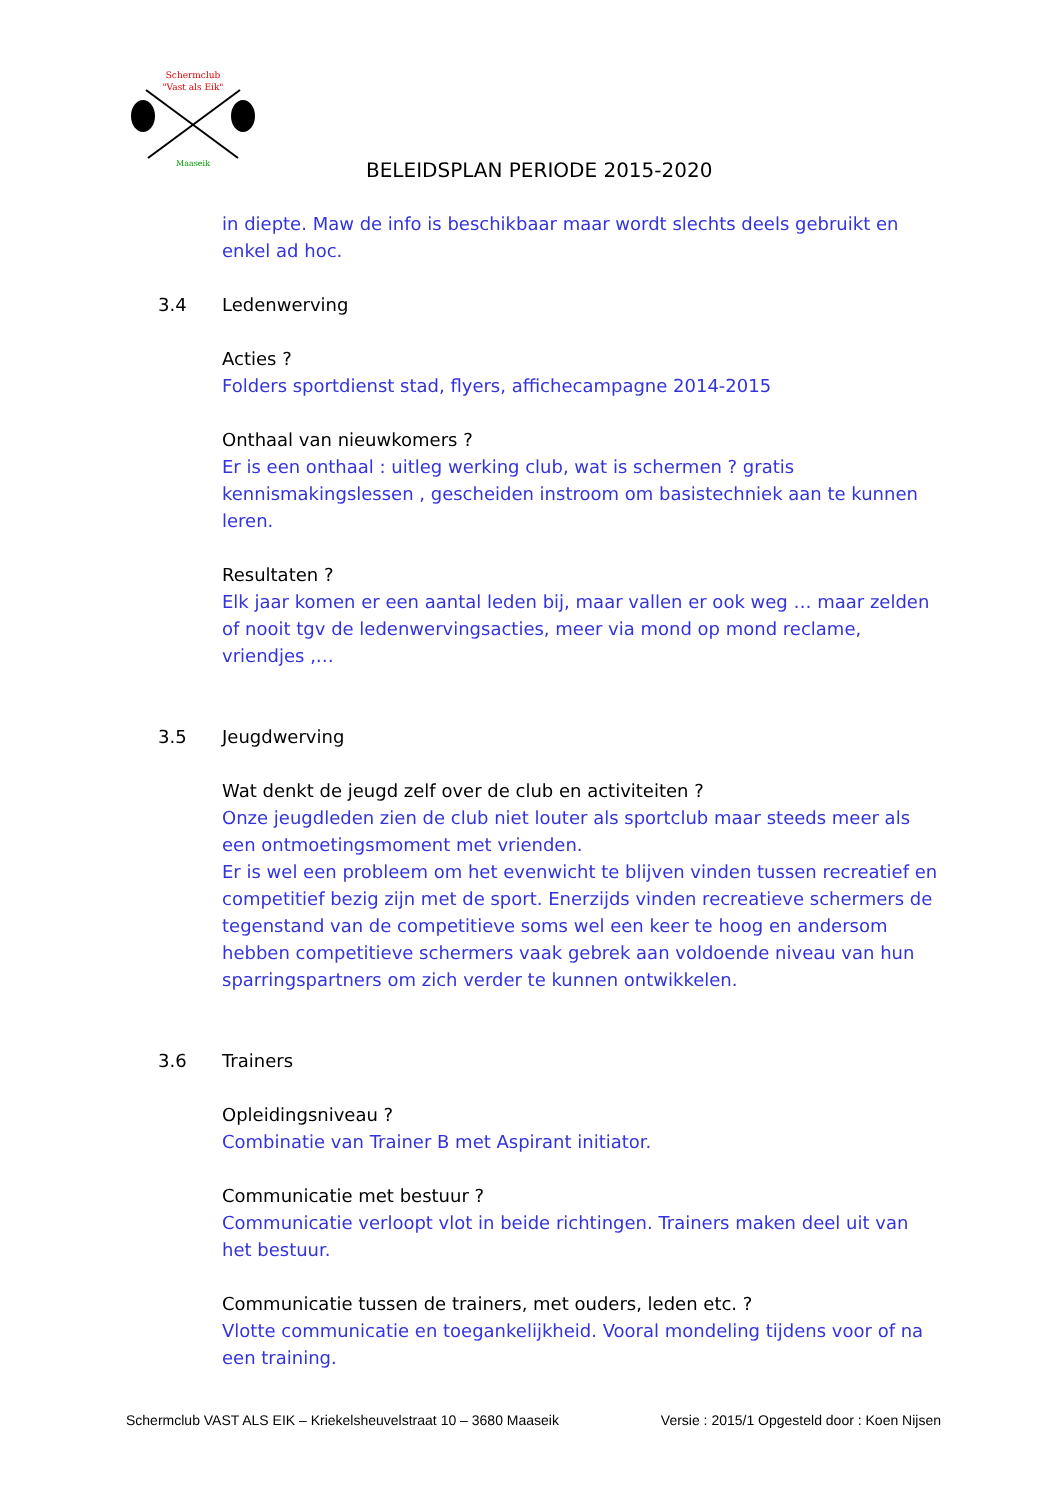Schermclub
"Vast als Eik"
Maaseik
BELEIDSPLAN PERIODE 2015-2020
in diepte. Maw de info is beschikbaar maar wordt slechts deels gebruikt en enkel ad hoc.
3.4 Ledenwerving
Acties ?
Folders sportdienst stad, flyers, affichecampagne 2014-2015
Onthaal van nieuwkomers ?
Er is een onthaal : uitleg werking club, wat is schermen ? gratis kennismakingslessen , gescheiden instroom om basistechniek aan te kunnen leren.
Resultaten ?
Elk jaar komen er een aantal leden bij, maar vallen er ook weg … maar zelden of nooit tgv de ledenwervingsacties, meer via mond op mond reclame, vriendjes ,…
3.5 Jeugdwerving
Wat denkt de jeugd zelf over de club en activiteiten ?
Onze jeugdleden zien de club niet louter als sportclub maar steeds meer als een ontmoetingsmoment met vrienden.
Er is wel een probleem om het evenwicht te blijven vinden tussen recreatief en competitief bezig zijn met de sport. Enerzijds vinden recreatieve schermers de tegenstand van de competitieve soms wel een keer te hoog en andersom hebben competitieve schermers vaak gebrek aan voldoende niveau van hun sparringspartners om zich verder te kunnen ontwikkelen.
3.6 Trainers
Opleidingsniveau ?
Combinatie van Trainer B met Aspirant initiator.
Communicatie met bestuur ?
Communicatie verloopt vlot in beide richtingen. Trainers maken deel uit van het bestuur.
Communicatie tussen de trainers, met ouders, leden etc. ?
Vlotte communicatie en toegankelijkheid. Vooral mondeling tijdens voor of na een training.
Schermclub VAST ALS EIK – Kriekelsheuvelstraat 10 – 3680 Maaseik Versie : 2015/1 Opgesteld door : Koen Nijsen